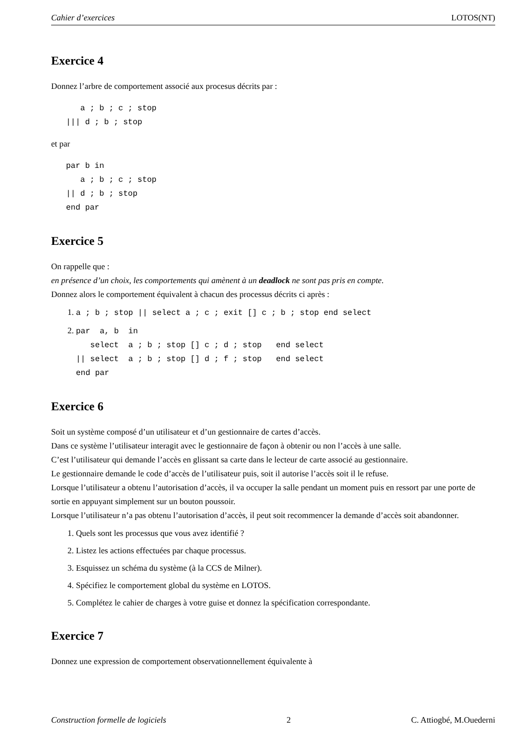Cahier d’exercices LOTOS(NT)
Exercice 4
Donnez l’arbre de comportement associé aux procesus décrits par :
   a ; b ; c ; stop
||| d ; b ; stop
et par
par b in
   a ; b ; c ; stop
|| d ; b ; stop
end par
Exercice 5
On rappelle que :
en présence d’un choix, les comportements qui amènent à un deadlock ne sont pas pris en compte.
Donnez alors le comportement équivalent à chacun des processus décrits ci après :
1. a ; b ; stop || select a ; c ; exit [] c ; b ; stop end select
2. par  a, b  in
   select  a ; b ; stop [] c ; d ; stop   end select
|| select  a ; b ; stop [] d ; f ; stop   end select
end par
Exercice 6
Soit un système composé d’un utilisateur et d’un gestionnaire de cartes d’accès.
Dans ce système l’utilisateur interagit avec le gestionnaire de façon à obtenir ou non l’accès à une salle.
C’est l’utilisateur qui demande l’accès en glissant sa carte dans le lecteur de carte associé au gestionnaire.
Le gestionnaire demande le code d’accès de l’utilisateur puis, soit il autorise l’accès soit il le refuse.
Lorsque l’utilisateur a obtenu l’autorisation d’accès, il va occuper la salle pendant un moment puis en ressort par une porte de sortie en appuyant simplement sur un bouton poussoir.
Lorsque l’utilisateur n’a pas obtenu l’autorisation d’accès, il peut soit recommencer la demande d’accès soit abandonner.
1. Quels sont les processus que vous avez identifié ?
2. Listez les actions effectuées par chaque processus.
3. Esquissez un schéma du système (à la CCS de Milner).
4. Spécifiez le comportement global du système en LOTOS.
5. Complétez le cahier de charges à votre guise et donnez la spécification correspondante.
Exercice 7
Donnez une expression de comportement observationnellement équivalente à
Construction formelle de logiciels 2 C. Attiogbé, M.Ouederni